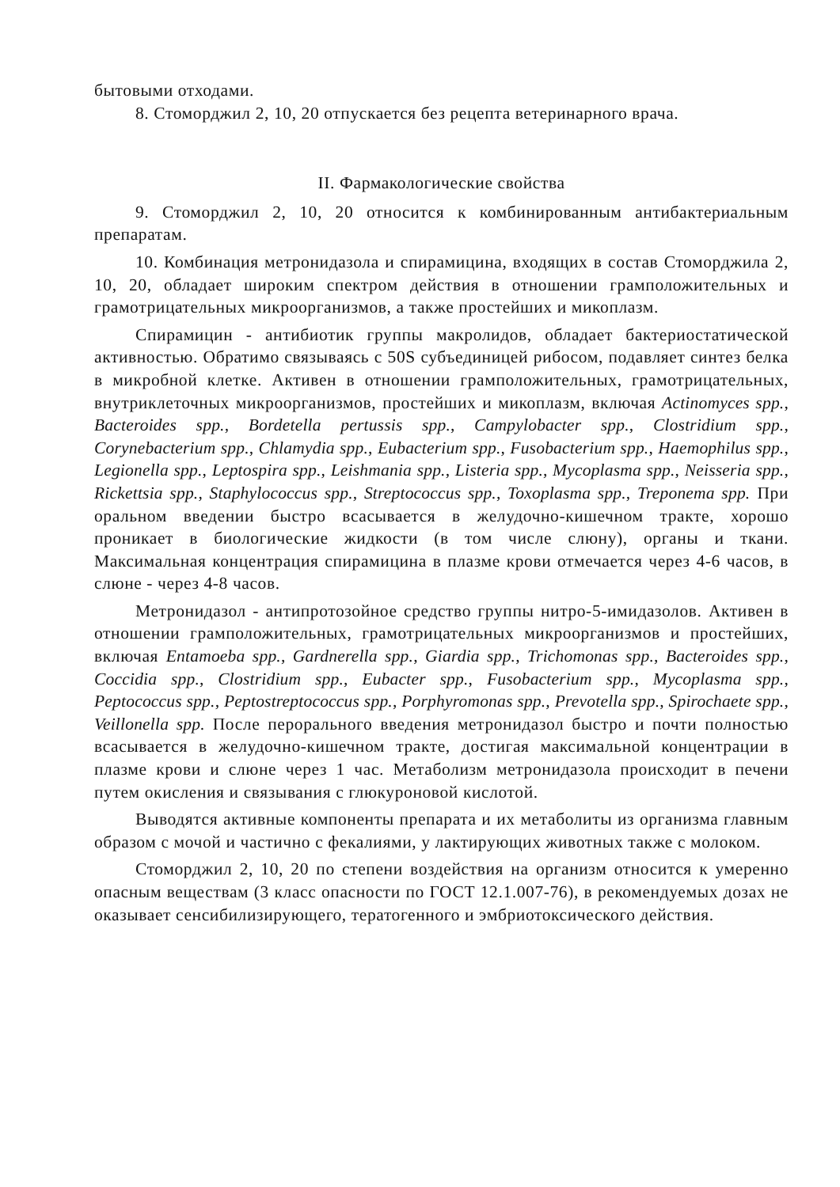бытовыми отходами.
8. Стоморджил 2, 10, 20 отпускается без рецепта ветеринарного врача.
II. Фармакологические свойства
9. Стоморджил 2, 10, 20 относится к комбинированным антибактериальным препаратам.
10. Комбинация метронидазола и спирамицина, входящих в состав Стоморджила 2, 10, 20, обладает широким спектром действия в отношении грамположительных и грамотрицательных микроорганизмов, а также простейших и микоплазм.
Спирамицин - антибиотик группы макролидов, обладает бактериостатической активностью. Обратимо связываясь с 50S субъединицей рибосом, подавляет синтез белка в микробной клетке. Активен в отношении грамположительных, грамотрицательных, внутриклеточных микроорганизмов, простейших и микоплазм, включая Actinomyces spp., Bacteroides spp., Bordetella pertussis spp., Campylobacter spp., Clostridium spp., Corynebacterium spp., Chlamydia spp., Eubacterium spp., Fusobacterium spp., Haemophilus spp., Legionella spp., Leptospira spp., Leishmania spp., Listeria spp., Mycoplasma spp., Neisseria spp., Rickettsia spp., Staphylococcus spp., Streptococcus spp., Toxoplasma spp., Treponema spp. При оральном введении быстро всасывается в желудочно-кишечном тракте, хорошо проникает в биологические жидкости (в том числе слюну), органы и ткани. Максимальная концентрация спирамицина в плазме крови отмечается через 4-6 часов, в слюне - через 4-8 часов.
Метронидазол - антипротозойное средство группы нитро-5-имидазолов. Активен в отношении грамположительных, грамотрицательных микроорганизмов и простейших, включая Entamoeba spp., Gardnerella spp., Giardia spp., Trichomonas spp., Bacteroides spp., Coccidia spp., Clostridium spp., Eubacter spp., Fusobacterium spp., Mycoplasma spp., Peptococcus spp., Peptostreptococcus spp., Porphyromonas spp., Prevotella spp., Spirochaete spp., Veillonella spp. После перорального введения метронидазол быстро и почти полностью всасывается в желудочно-кишечном тракте, достигая максимальной концентрации в плазме крови и слюне через 1 час. Метаболизм метронидазола происходит в печени путем окисления и связывания с глюкуроновой кислотой.
Выводятся активные компоненты препарата и их метаболиты из организма главным образом с мочой и частично с фекалиями, у лактирующих животных также с молоком.
Стоморджил 2, 10, 20 по степени воздействия на организм относится к умеренно опасным веществам (3 класс опасности по ГОСТ 12.1.007-76), в рекомендуемых дозах не оказывает сенсибилизирующего, тератогенного и эмбриотоксического действия.